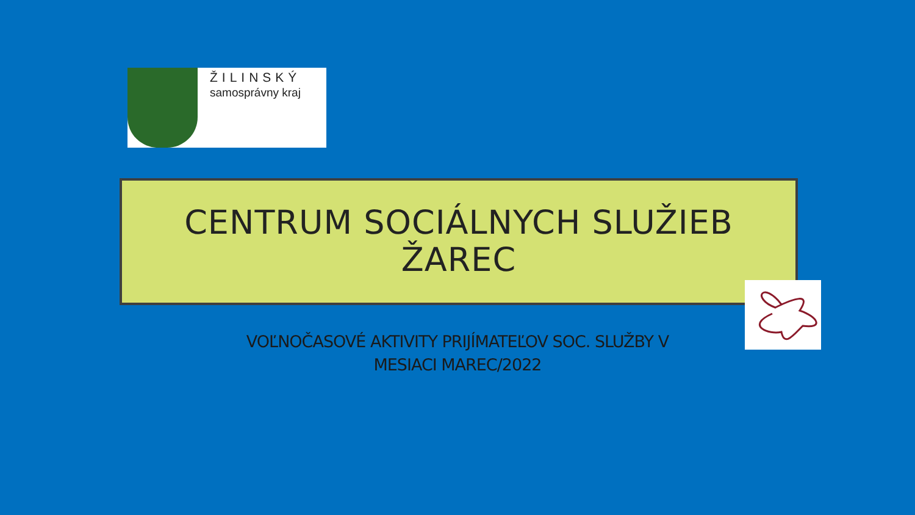ŽILINSKÝ
samosprávny kraj
CENTRUM SOCIÁLNYCH SLUŽIEB
ŽAREC
VOĽNOČASOVÉ AKTIVITY PRIJÍMATEĽOV SOC. SLUŽBY V
MESIACI MAREC/2022